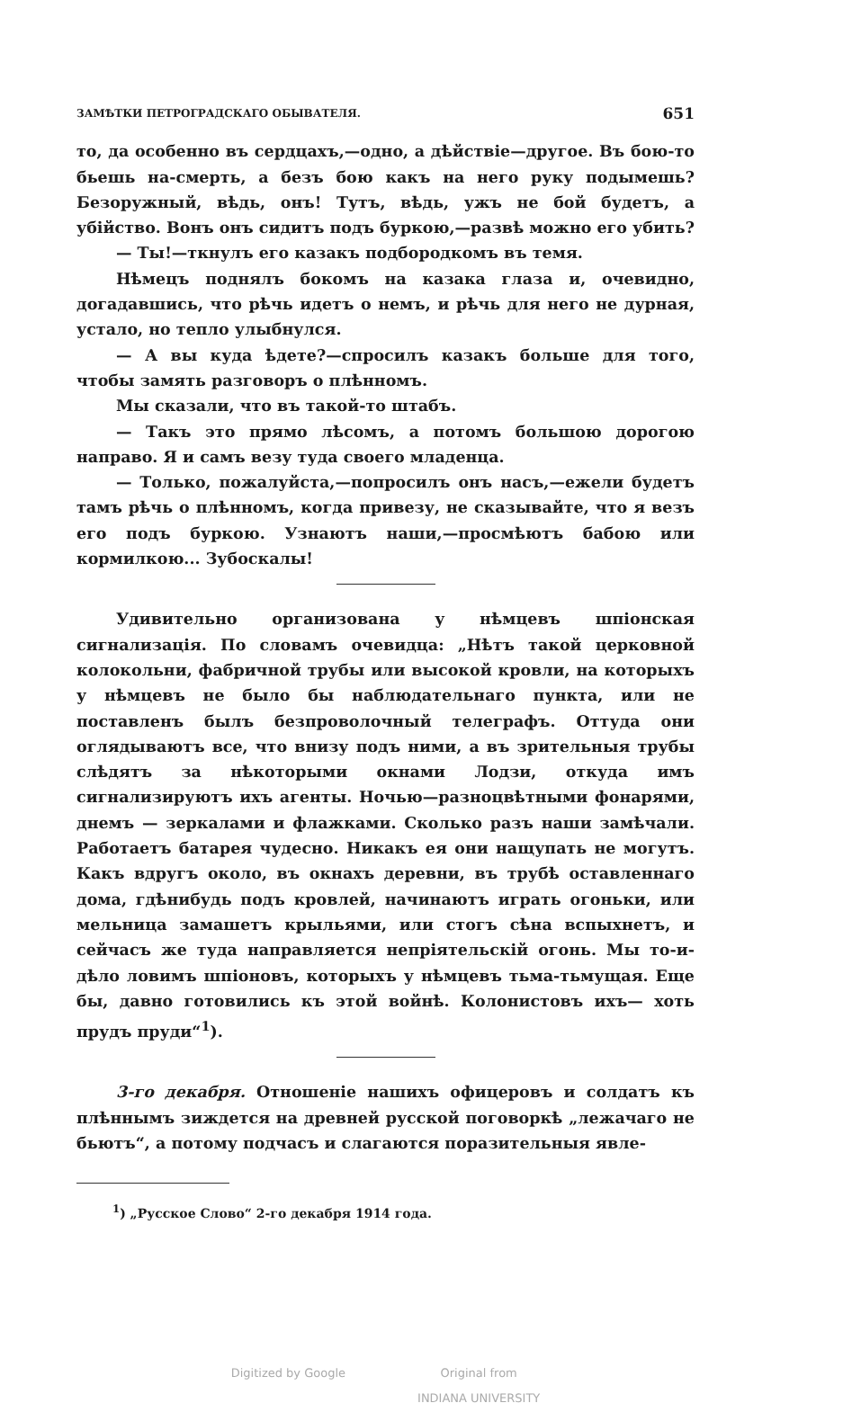ЗАМѢТКИ ПЕТРОГРАДСКАГО ОБЫВАТЕЛЯ. 651
то, да особенно въ сердцахъ,—одно, а дѣйствіе—другое. Въ бою-то бьешь на-смерть, а безъ бою какъ на него руку подымешь? Безоружный, вѣдь, онъ! Тутъ, вѣдь, ужъ не бой будетъ, а убійство. Вонъ онъ сидитъ подъ буркою,—развѣ можно его убить?
— Ты!—ткнулъ его казакъ подбородкомъ въ темя.
Нѣмецъ поднялъ бокомъ на казака глаза и, очевидно, догадавшись, что рѣчь идетъ о немъ, и рѣчь для него не дурная, устало, но тепло улыбнулся.
— А вы куда ѣдете?—спросилъ казакъ больше для того, чтобы замять разговоръ о плѣнномъ.
Мы сказали, что въ такой-то штабъ.
— Такъ это прямо лѣсомъ, а потомъ большою дорогою направо. Я и самъ везу туда своего младенца.
— Только, пожалуйста,—попросилъ онъ насъ,—ежели будетъ тамъ рѣчь о плѣнномъ, когда привезу, не сказывайте, что я везъ его подъ буркою. Узнаютъ наши,—просмѣютъ бабою или кормилкою... Зубоскалы!
Удивительно организована у нѣмцевъ шпіонская сигнализація. По словамъ очевидца: „Нѣтъ такой церковной колокольни, фабричной трубы или высокой кровли, на которыхъ у нѣмцевъ не было бы наблюдательнаго пункта, или не поставленъ былъ безпроволочный телеграфъ. Оттуда они оглядываютъ все, что внизу подъ ними, а въ зрительныя трубы слѣдятъ за нѣкоторыми окнами Лодзи, откуда имъ сигнализируютъ ихъ агенты. Ночью—разноцвѣтными фонарями, днемъ — зеркалами и флажками. Сколько разъ наши замѣчали. Работаетъ батарея чудесно. Никакъ ея они нащупать не могутъ. Какъ вдругъ около, въ окнахъ деревни, въ трубѣ оставленнаго дома, гдѣнибудь подъ кровлей, начинаютъ играть огоньки, или мельница замашетъ крыльями, или стогъ сѣна вспыхнетъ, и сейчасъ же туда направляется непріятельскій огонь. Мы то-и-дѣло ловимъ шпіоновъ, которыхъ у нѣмцевъ тьма-тьмущая. Еще бы, давно готовились къ этой войнѣ. Колонистовъ ихъ— хоть прудъ пруди“<sup>1</sup>).
3-го декабря. Отношеніе нашихъ офицеровъ и солдатъ къ плѣннымъ зиждется на древней русской поговоркѣ „лежачаго не бьютъ“, а потому подчасъ и слагаются поразительныя явле-
<sup>1</sup>) „Русское Слово“ 2-го декабря 1914 года.
Digitized by Google Original from
INDIANA UNIVERSITY